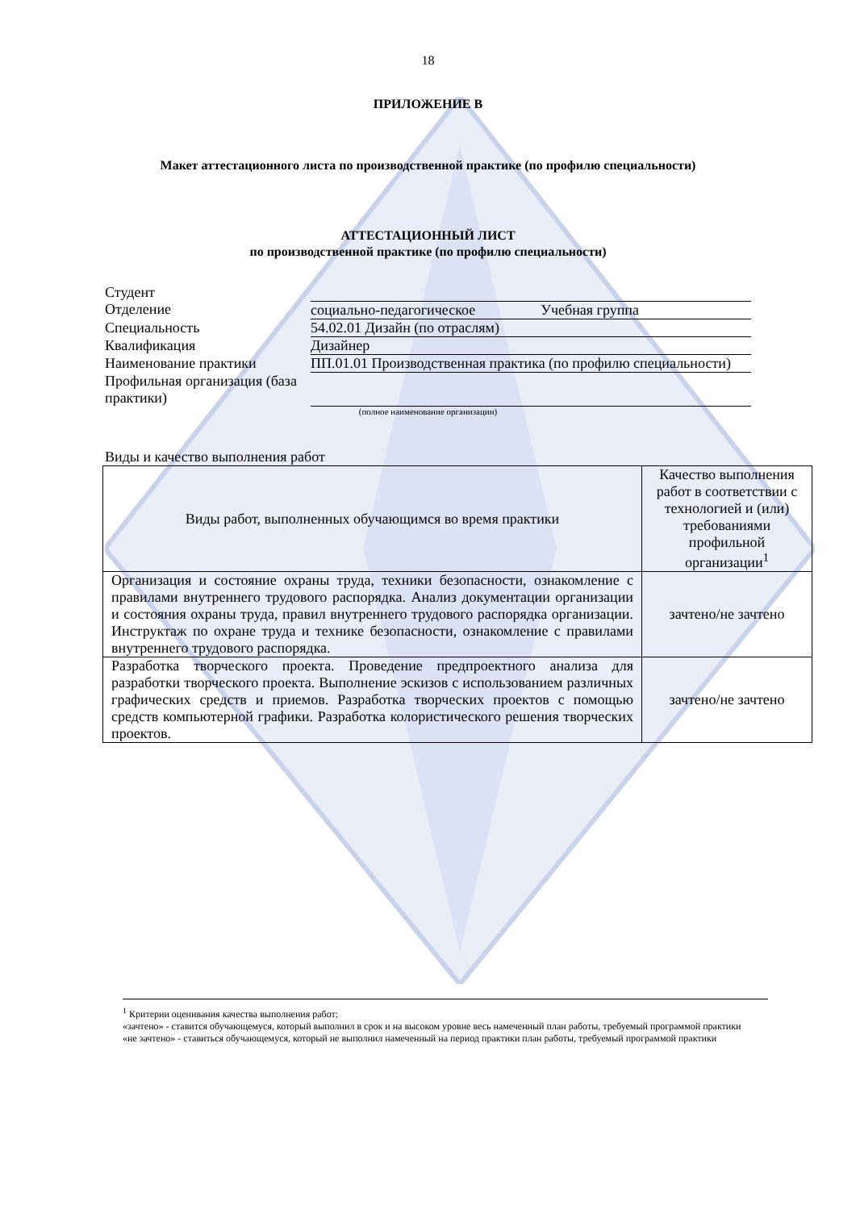18
ПРИЛОЖЕНИЕ В
Макет аттестационного листа по производственной практике (по профилю специальности)
АТТЕСТАЦИОННЫЙ ЛИСТ
по производственной практике (по профилю специальности)
Студент
Отделение социально-педагогическое Учебная группа
Специальность 54.02.01 Дизайн (по отраслям)
Квалификация Дизайнер
Наименование практики ПП.01.01 Производственная практика (по профилю специальности)
Профильная организация (база практики)
(полное наименование организации)
Виды и качество выполнения работ
| Виды работ, выполненных обучающимся во время практики | Качество выполнения работ в соответствии с технологией и (или) требованиями профильной организации<sup>1</sup> |
| --- | --- |
| Организация и состояние охраны труда, техники безопасности, ознакомление с правилами внутреннего трудового распорядка. Анализ документации организации и состояния охраны труда, правил внутреннего трудового распорядка организации. Инструктаж по охране труда и технике безопасности, ознакомление с правилами внутреннего трудового распорядка. | зачтено/не зачтено |
| Разработка творческого проекта. Проведение предпроектного анализа для разработки творческого проекта. Выполнение эскизов с использованием различных графических средств и приемов. Разработка творческих проектов с помощью средств компьютерной графики. Разработка колористического решения творческих проектов. | зачтено/не зачтено |
<sup>1</sup> Критерии оценивания качества выполнения работ:
«зачтено» - ставится обучающемуся, который выполнил в срок и на высоком уровне весь намеченный план работы, требуемый программой практики
«не зачтено» - ставиться обучающемуся, который не выполнил намеченный на период практики план работы, требуемый программой практики